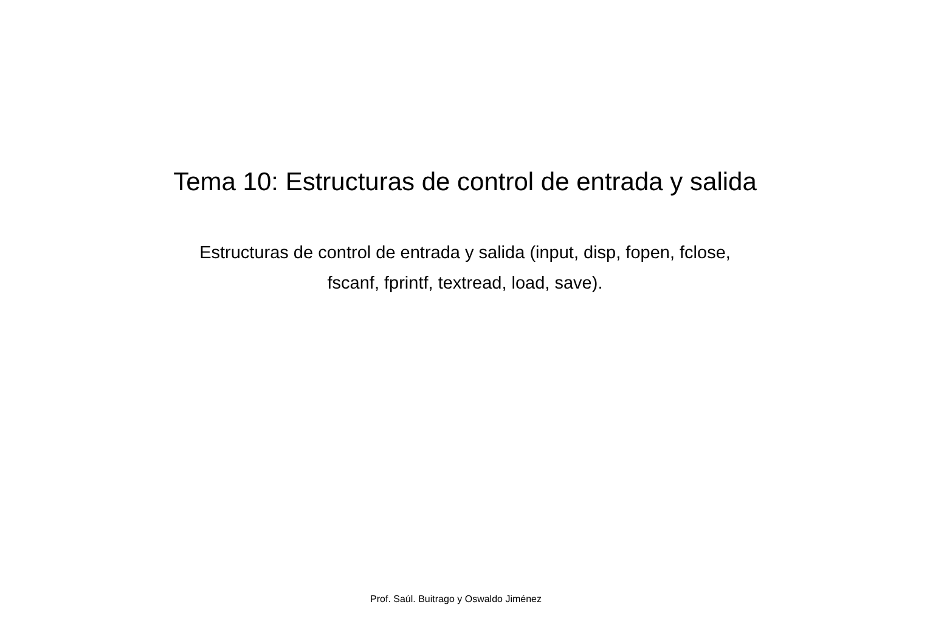Tema 10: Estructuras de control de entrada y salida
Estructuras de control de entrada y salida (input, disp, fopen, fclose,
fscanf, fprintf, textread, load, save).
Prof. Saúl. Buitrago y Oswaldo Jiménez